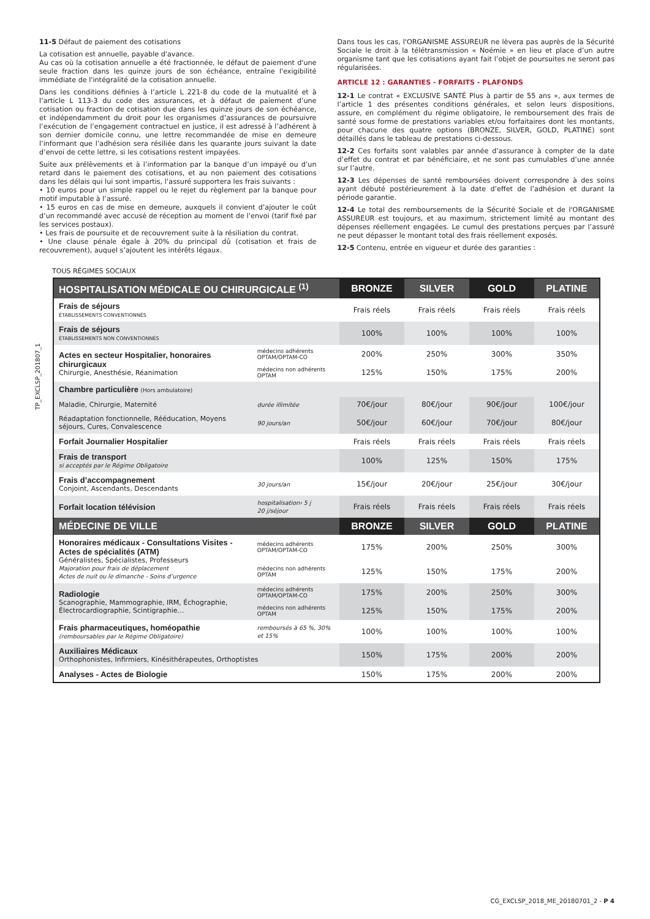11-5 Défaut de paiement des cotisations
La cotisation est annuelle, payable d'avance.
Au cas où la cotisation annuelle a été fractionnée, le défaut de paiement d'une seule fraction dans les quinze jours de son échéance, entraîne l'exigibilité immédiate de l'intégralité de la cotisation annuelle.
Dans les conditions définies à l’article L 221-8 du code de la mutualité et à l’article L 113-3 du code des assurances, et à défaut de paiement d’une cotisation ou fraction de cotisation due dans les quinze jours de son échéance, et indépendamment du droit pour les organismes d’assurances de poursuivre l’exécution de l’engagement contractuel en justice, il est adressé à l’adhérent à son dernier domicile connu, une lettre recommandée de mise en demeure l’informant que l’adhésion sera résiliée dans les quarante jours suivant la date d’envoi de cette lettre, si les cotisations restent impayées.
Suite aux prélèvements et à l’information par la banque d’un impayé ou d’un retard dans le paiement des cotisations, et au non paiement des cotisations dans les délais qui lui sont impartis, l’assuré supportera les frais suivants :
• 10 euros pour un simple rappel ou le rejet du règlement par la banque pour motif imputable à l’assuré.
• 15 euros en cas de mise en demeure, auxquels il convient d’ajouter le coût d’un recommandé avec accusé de réception au moment de l’envoi (tarif fixé par les services postaux).
• Les frais de poursuite et de recouvrement suite à la résiliation du contrat.
• Une clause pénale égale à 20% du principal dû (cotisation et frais de recouvrement), auquel s’ajoutent les intérêts légaux.
Dans tous les cas, l'ORGANISME ASSUREUR ne lèvera pas auprès de la Sécurité Sociale le droit à la télétransmission « Noémie » en lieu et place d’un autre organisme tant que les cotisations ayant fait l’objet de poursuites ne seront pas régularisées.
ARTICLE 12 : GARANTIES - FORFAITS - PLAFONDS
12-1 Le contrat « EXCLUSIVE SANTÉ Plus à partir de 55 ans », aux termes de l’article 1 des présentes conditions générales, et selon leurs dispositions, assure, en complément du régime obligatoire, le remboursement des frais de santé sous forme de prestations variables et/ou forfaitaires dont les montants, pour chacune des quatre options (BRONZE, SILVER, GOLD, PLATINE) sont détaillés dans le tableau de prestations ci-dessous.
12-2 Ces forfaits sont valables par année d’assurance à compter de la date d’effet du contrat et par bénéficiaire, et ne sont pas cumulables d’une année sur l’autre.
12-3 Les dépenses de santé remboursées doivent correspondre à des soins ayant débuté postérieurement à la date d’effet de l’adhésion et durant la période garantie.
12-4 Le total des remboursements de la Sécurité Sociale et de l'ORGANISME ASSUREUR est toujours, et au maximum, strictement limité au montant des dépenses réellement engagées. Le cumul des prestations perçues par l’assuré ne peut dépasser le montant total des frais réellement exposés.
12-5 Contenu, entrée en vigueur et durée des garanties :
TP_EXCLSP_201807_1
TOUS RÉGIMES SOCIAUX
| HOSPITALISATION MÉDICALE OU CHIRURGICALE <sup>(1)</sup> | | BRONZE | SILVER | GOLD | PLATINE |
| --- | --- | --- | --- | --- | --- |
| Frais de séjours ÉTABLISSEMENTS CONVENTIONNÉS | | Frais réels | Frais réels | Frais réels | Frais réels |
| Frais de séjours ÉTABLISSEMENTS NON CONVENTIONNÉS | | 100% | 100% | 100% | 100% |
| Actes en secteur Hospitalier, honoraires chirurgicaux Chirurgie, Anesthésie, Réanimation | médecins adhérents OPTAM/OPTAM-CO | 200% | 250% | 300% | 350% |
| | médecins non adhérents OPTAM | 125% | 150% | 175% | 200% |
| Chambre particulière (Hors ambulatoire) | | | | | |
| Maladie, Chirurgie, Maternité | durée illimitée | 70€/jour | 80€/jour | 90€/jour | 100€/jour |
| Réadaptation fonctionnelle, Rééducation, Moyens séjours, Cures, Convalescence | 90 jours/an | 50€/jour | 60€/jour | 70€/jour | 80€/jour |
| Forfait Journalier Hospitalier | | Frais réels | Frais réels | Frais réels | Frais réels |
| Frais de transport si acceptés par le Régime Obligatoire | | 100% | 125% | 150% | 175% |
| Frais d’accompagnement Conjoint, Ascendants, Descendants | 30 jours/an | 15€/jour | 20€/jour | 25€/jour | 30€/jour |
| Forfait location télévision | hospitalisation› 5 j 20 j/séjour | Frais réels | Frais réels | Frais réels | Frais réels |
| MÉDECINE DE VILLE | | BRONZE | SILVER | GOLD | PLATINE |
| Honoraires médicaux - Consultations Visites - Actes de spécialités (ATM) Généralistes, Spécialistes, Professeurs Majoration pour frais de déplacement Actes de nuit ou le dimanche - Soins d’urgence | médecins adhérents OPTAM/OPTAM-CO | 175% | 200% | 250% | 300% |
| | médecins non adhérents OPTAM | 125% | 150% | 175% | 200% |
| Radiologie Scanographie, Mammographie, IRM, Échographie, Électrocardiographie, Scintigraphie… | médecins adhérents OPTAM/OPTAM-CO | 175% | 200% | 250% | 300% |
| | médecins non adhérents OPTAM | 125% | 150% | 175% | 200% |
| Frais pharmaceutiques, homéopathie (remboursables par le Régime Obligatoire) | remboursés à 65 %, 30% et 15% | 100% | 100% | 100% | 100% |
| Auxiliaires Médicaux Orthophonistes, Infirmiers, Kinésithérapeutes, Orthoptistes | | 150% | 175% | 200% | 200% |
| Analyses - Actes de Biologie | | 150% | 175% | 200% | 200% |
CG_EXCLSP_2018_ME_20180701_2 - P 4